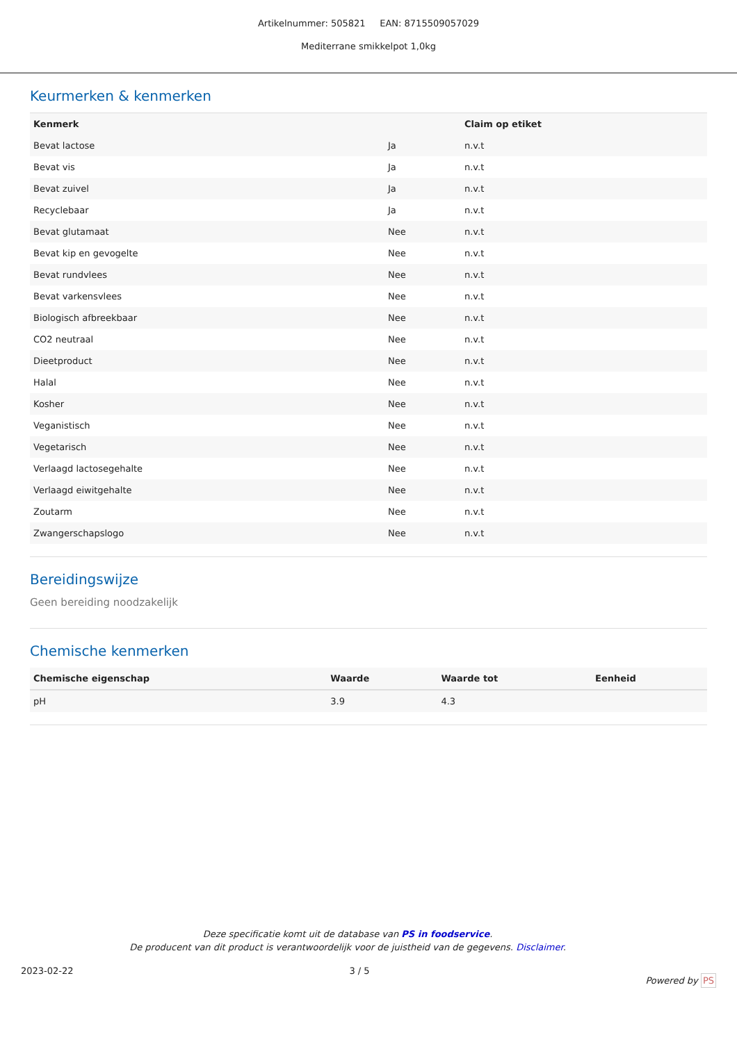Artikelnummer: 505821 EAN: 8715509057029
Mediterrane smikkelpot 1,0kg
Keurmerken & kenmerken
| Kenmerk | | Claim op etiket |
| --- | --- | --- |
| Bevat lactose | Ja | n.v.t |
| Bevat vis | Ja | n.v.t |
| Bevat zuivel | Ja | n.v.t |
| Recyclebaar | Ja | n.v.t |
| Bevat glutamaat | Nee | n.v.t |
| Bevat kip en gevogelte | Nee | n.v.t |
| Bevat rundvlees | Nee | n.v.t |
| Bevat varkensvlees | Nee | n.v.t |
| Biologisch afbreekbaar | Nee | n.v.t |
| CO2 neutraal | Nee | n.v.t |
| Dieetproduct | Nee | n.v.t |
| Halal | Nee | n.v.t |
| Kosher | Nee | n.v.t |
| Veganistisch | Nee | n.v.t |
| Vegetarisch | Nee | n.v.t |
| Verlaagd lactosegehalte | Nee | n.v.t |
| Verlaagd eiwitgehalte | Nee | n.v.t |
| Zoutarm | Nee | n.v.t |
| Zwangerschapslogo | Nee | n.v.t |
Bereidingswijze
Geen bereiding noodzakelijk
Chemische kenmerken
| Chemische eigenschap | Waarde | Waarde tot | Eenheid |
| --- | --- | --- | --- |
| pH | 3.9 | 4.3 | |
Deze specificatie komt uit de database van PS in foodservice.
De producent van dit product is verantwoordelijk voor de juistheid van de gegevens. Disclaimer.
2023-02-22 3 / 5 Powered by PS